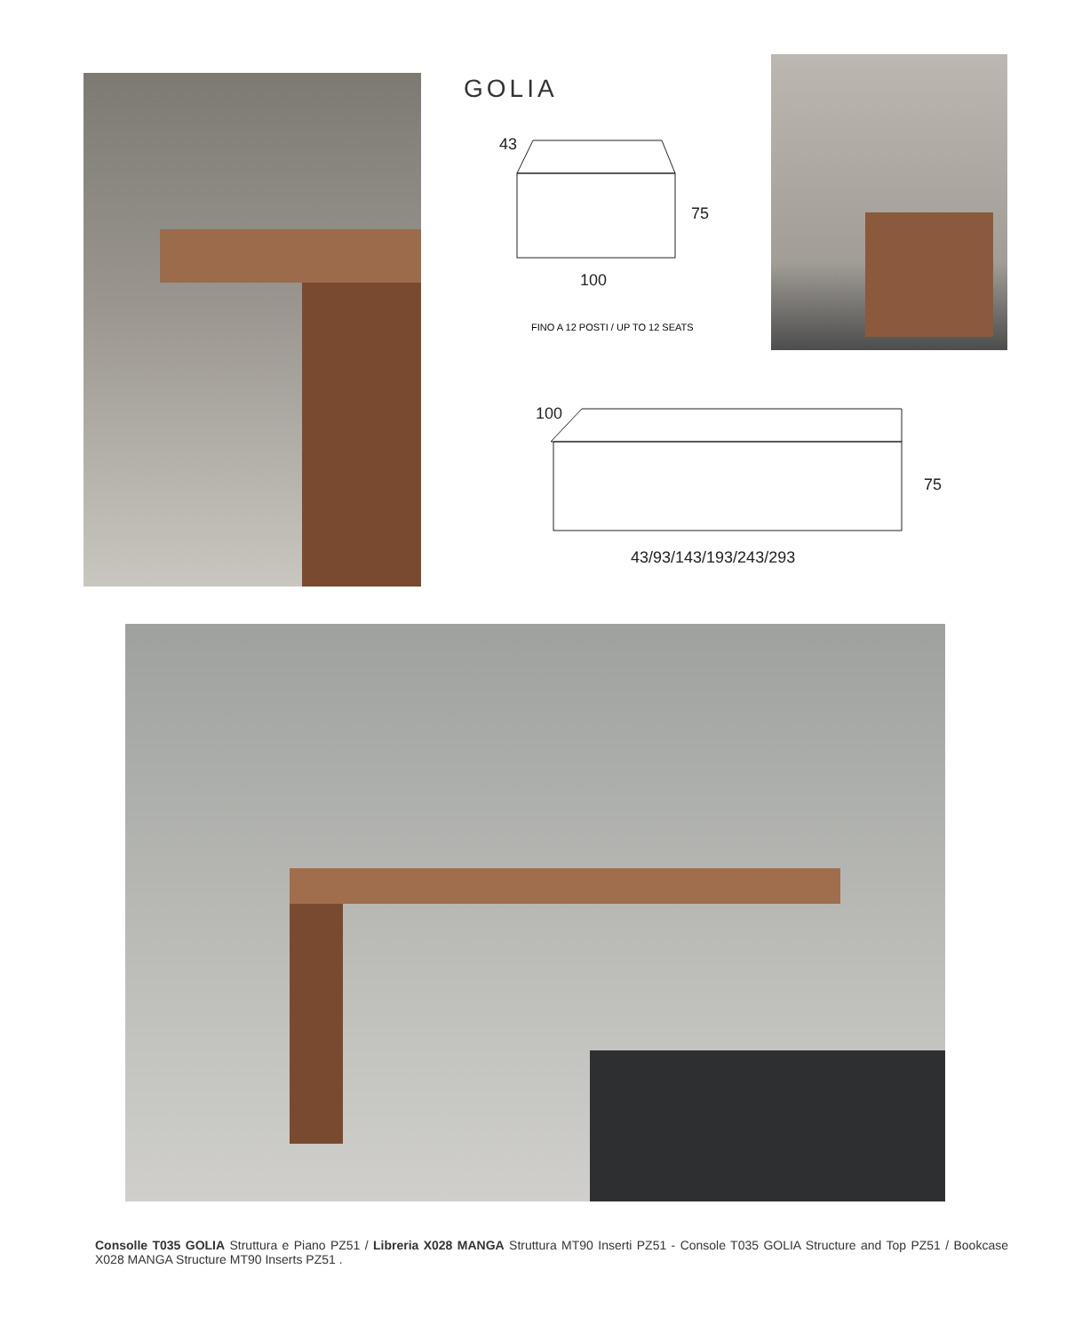GOLIA
43
75
100
FINO A 12 POSTI / UP TO 12 SEATS
100
75
43/93/143/193/243/293
Consolle T035 GOLIA Struttura e Piano PZ51 / Libreria X028 MANGA Struttura MT90 Inserti PZ51 - Console T035 GOLIA Structure and Top PZ51 / Bookcase X028 MANGA Structure MT90 Inserts PZ51 .